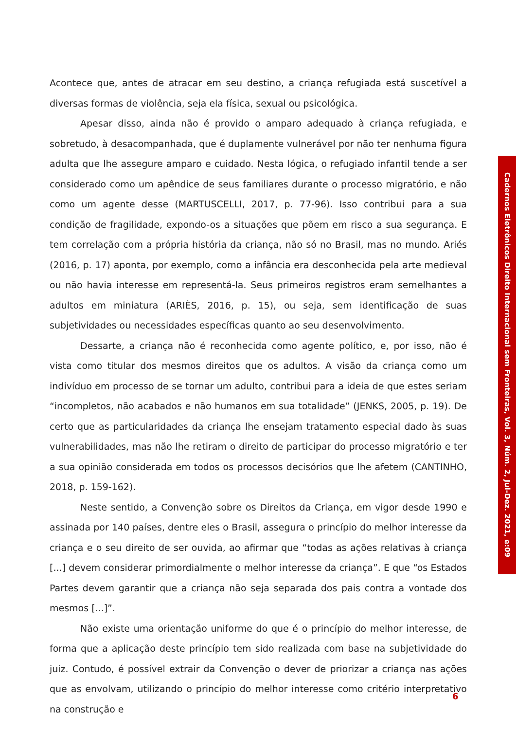Acontece que, antes de atracar em seu destino, a criança refugiada está suscetível a diversas formas de violência, seja ela física, sexual ou psicológica.
Apesar disso, ainda não é provido o amparo adequado à criança refugiada, e sobretudo, à desacompanhada, que é duplamente vulnerável por não ter nenhuma figura adulta que lhe assegure amparo e cuidado. Nesta lógica, o refugiado infantil tende a ser considerado como um apêndice de seus familiares durante o processo migratório, e não como um agente desse (MARTUSCELLI, 2017, p. 77-96). Isso contribui para a sua condição de fragilidade, expondo-os a situações que põem em risco a sua segurança. E tem correlação com a própria história da criança, não só no Brasil, mas no mundo. Ariés (2016, p. 17) aponta, por exemplo, como a infância era desconhecida pela arte medieval ou não havia interesse em representá-la. Seus primeiros registros eram semelhantes a adultos em miniatura (ARIÈS, 2016, p. 15), ou seja, sem identificação de suas subjetividades ou necessidades específicas quanto ao seu desenvolvimento.
Dessarte, a criança não é reconhecida como agente político, e, por isso, não é vista como titular dos mesmos direitos que os adultos. A visão da criança como um indivíduo em processo de se tornar um adulto, contribui para a ideia de que estes seriam “incompletos, não acabados e não humanos em sua totalidade” (JENKS, 2005, p. 19). De certo que as particularidades da criança lhe ensejam tratamento especial dado às suas vulnerabilidades, mas não lhe retiram o direito de participar do processo migratório e ter a sua opinião considerada em todos os processos decisórios que lhe afetem (CANTINHO, 2018, p. 159-162).
Neste sentido, a Convenção sobre os Direitos da Criança, em vigor desde 1990 e assinada por 140 países, dentre eles o Brasil, assegura o princípio do melhor interesse da criança e o seu direito de ser ouvida, ao afirmar que “todas as ações relativas à criança [...] devem considerar primordialmente o melhor interesse da criança”. E que “os Estados Partes devem garantir que a criança não seja separada dos pais contra a vontade dos mesmos [...]”.
Não existe uma orientação uniforme do que é o princípio do melhor interesse, de forma que a aplicação deste princípio tem sido realizada com base na subjetividade do juiz. Contudo, é possível extrair da Convenção o dever de priorizar a criança nas ações que as envolvam, utilizando o princípio do melhor interesse como critério interpretativo na construção e
Cadernos Eletrônicos Direito Internacional sem Fronteiras, Vol. 3, Núm. 2, Jul-Dez. 2021, e:09
6